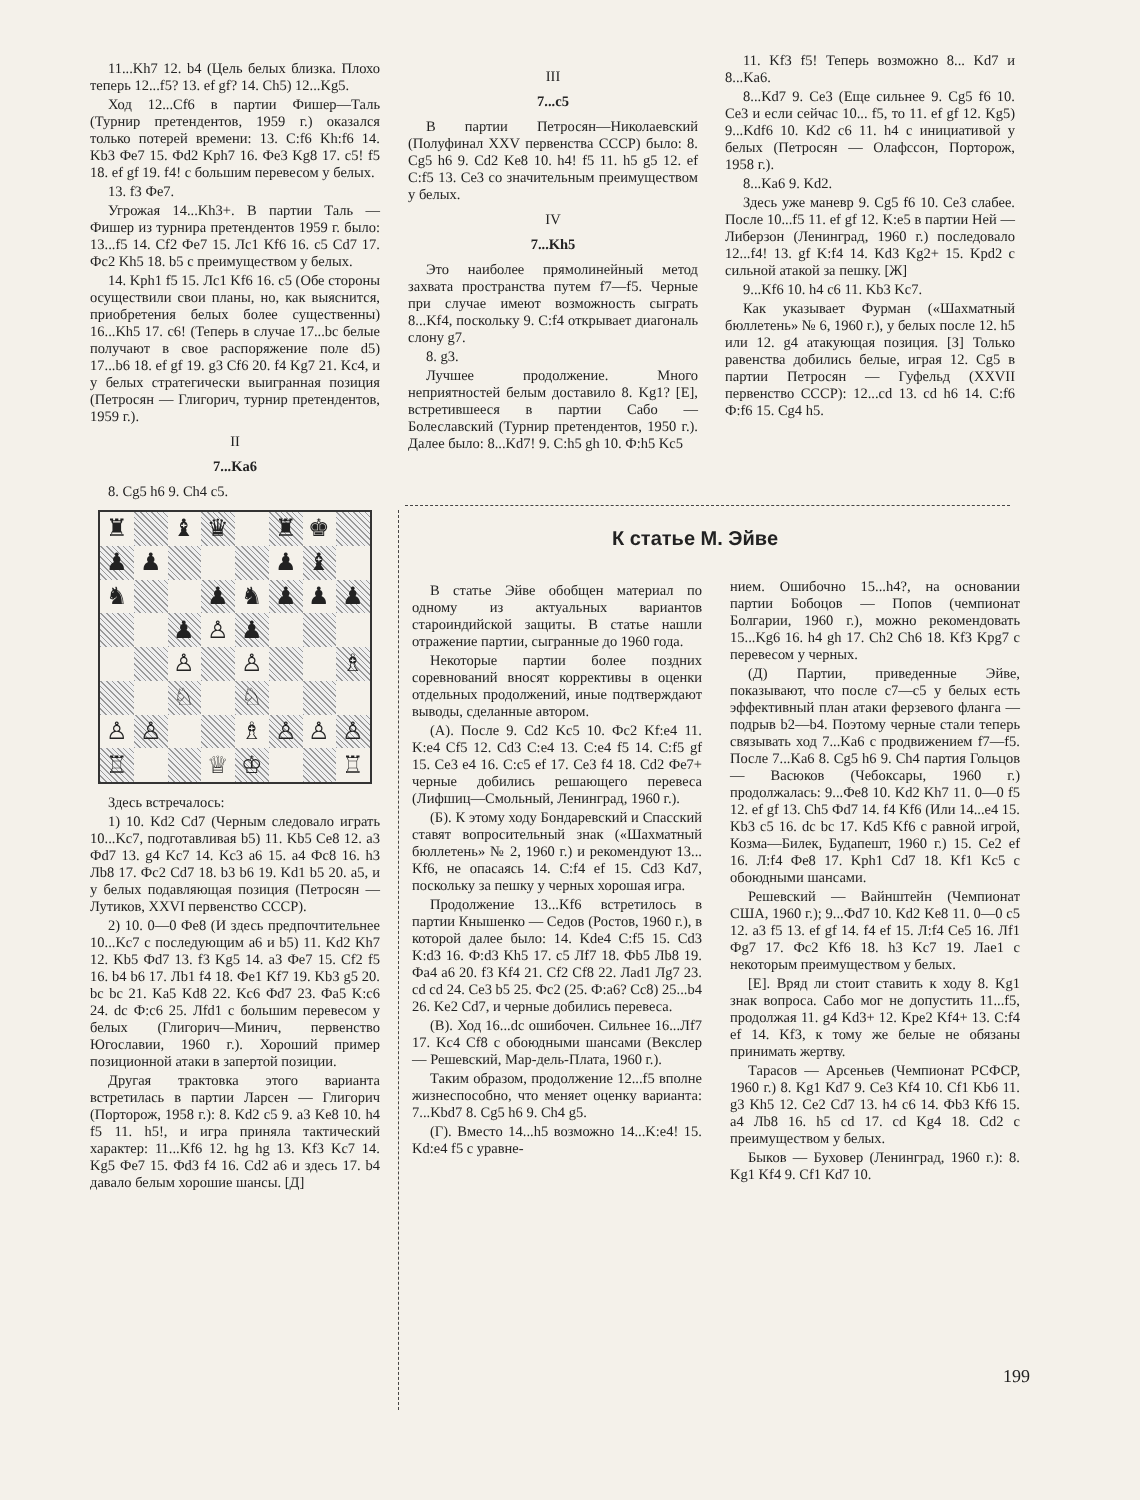11...Kh7 12. b4 (Цель белых близка. Плохо теперь 12...f5? 13. ef gf? 14. Ch5) 12...Kg5.
Ход 12...Cf6 в партии Фишер—Таль (Турнир претендентов, 1959 г.) оказался только потерей времени: 13. C:f6 Kh:f6 14. Kb3 Фе7 15. Фd2 Kph7 16. Фе3 Kg8 17. c5! f5 18. ef gf 19. f4! с большим перевесом у белых.
13. f3 Фе7.
Угрожая 14...Kh3+. В партии Таль — Фишер из турнира претендентов 1959 г. было: 13...f5 14. Cf2 Фе7 15. Лс1 Kf6 16. c5 Cd7 17. Фс2 Kh5 18. b5 с преимуществом у белых.
14. Kph1 f5 15. Лс1 Kf6 16. c5 (Обе стороны осуществили свои планы, но, как выяснится, приобретения белых более существенны) 16...Kh5 17. c6! (Теперь в случае 17...bc белые получают в свое распоряжение поле d5) 17...b6 18. ef gf 19. g3 Cf6 20. f4 Kg7 21. Kc4, и у белых стратегически выигранная позиция (Петросян — Глигорич, турнир претендентов, 1959 г.).
II
7...Ka6
8. Cg5 h6 9. Ch4 c5.
♜
♝
♛
♜
♚
♟
♟
♟
♝
♞
♟
♞
♟
♟
♟
♟
♙
♟
♙
♙
♗
♘
♘
♙
♙
♗
♙
♙
♙
♖
♕
♔
♖
Здесь встречалось:
1) 10. Kd2 Cd7 (Черным следовало играть 10...Kc7, подготавливая b5) 11. Kb5 Ce8 12. a3 Фd7 13. g4 Kc7 14. Kc3 a6 15. a4 Фс8 16. h3 Лb8 17. Фс2 Cd7 18. b3 b6 19. Kd1 b5 20. a5, и у белых подавляющая позиция (Петросян — Лутиков, XXVI первенство СССР).
2) 10. 0—0 Фе8 (И здесь предпочтительнее 10...Kc7 с последующим a6 и b5) 11. Kd2 Kh7 12. Kb5 Фd7 13. f3 Kg5 14. a3 Фе7 15. Cf2 f5 16. b4 b6 17. Лb1 f4 18. Фе1 Kf7 19. Kb3 g5 20. bc bc 21. Ka5 Kd8 22. Kc6 Фd7 23. Фa5 K:c6 24. dc Ф:c6 25. Лfd1 с большим перевесом у белых (Глигорич—Минич, первенство Югославии, 1960 г.). Хороший пример позиционной атаки в запертой позиции.
Другая трактовка этого варианта встретилась в партии Ларсен — Глигорич (Порторож, 1958 г.): 8. Kd2 c5 9. a3 Ke8 10. h4 f5 11. h5!, и игра приняла тактический характер: 11...Kf6 12. hg hg 13. Kf3 Kc7 14. Kg5 Фе7 15. Фd3 f4 16. Cd2 a6 и здесь 17. b4 давало белым хорошие шансы. [Д]
III
7...c5
В партии Петросян—Николаевский (Полуфинал XXV первенства СССР) было: 8. Cg5 h6 9. Cd2 Ke8 10. h4! f5 11. h5 g5 12. ef C:f5 13. Ce3 со значительным преимуществом у белых.
IV
7...Kh5
Это наиболее прямолинейный метод захвата пространства путем f7—f5. Черные при случае имеют возможность сыграть 8...Kf4, поскольку 9. C:f4 открывает диагональ слону g7.
8. g3.
Лучшее продолжение. Много неприятностей белым доставило 8. Kg1? [Е], встретившееся в партии Сабо — Болеславский (Турнир претендентов, 1950 г.). Далее было: 8...Kd7! 9. C:h5 gh 10. Ф:h5 Kc5
11. Kf3 f5! Теперь возможно 8... Kd7 и 8...Ka6.
8...Kd7 9. Ce3 (Еще сильнее 9. Cg5 f6 10. Ce3 и если сейчас 10... f5, то 11. ef gf 12. Kg5) 9...Kdf6 10. Kd2 c6 11. h4 с инициативой у белых (Петросян — Олафссон, Порторож, 1958 г.).
8...Ka6 9. Kd2.
Здесь уже маневр 9. Cg5 f6 10. Ce3 слабее. После 10...f5 11. ef gf 12. K:e5 в партии Ней — Либерзон (Ленинград, 1960 г.) последовало 12...f4! 13. gf K:f4 14. Kd3 Kg2+ 15. Kpd2 с сильной атакой за пешку. [Ж]
9...Kf6 10. h4 c6 11. Kb3 Kc7.
Как указывает Фурман («Шахматный бюллетень» № 6, 1960 г.), у белых после 12. h5 или 12. g4 атакующая позиция. [З] Только равенства добились белые, играя 12. Cg5 в партии Петросян — Гуфельд (XXVII первенство СССР): 12...cd 13. cd h6 14. C:f6 Ф:f6 15. Cg4 h5.
К статье М. Эйве
В статье Эйве обобщен материал по одному из актуальных вариантов староиндийской защиты. В статье нашли отражение партии, сыгранные до 1960 года.
Некоторые партии более поздних соревнований вносят коррективы в оценки отдельных продолжений, иные подтверждают выводы, сделанные автором.
(А). После 9. Cd2 Kc5 10. Фс2 Kf:e4 11. K:e4 Cf5 12. Cd3 C:e4 13. C:e4 f5 14. C:f5 gf 15. Ce3 e4 16. C:c5 ef 17. Ce3 f4 18. Cd2 Фе7+ черные добились решающего перевеса (Лифшиц—Смольный, Ленинград, 1960 г.).
(Б). К этому ходу Бондаревский и Спасский ставят вопросительный знак («Шахматный бюллетень» № 2, 1960 г.) и рекомендуют 13... Kf6, не опасаясь 14. C:f4 ef 15. Cd3 Kd7, поскольку за пешку у черных хорошая игра.
Продолжение 13...Kf6 встретилось в партии Кнышенко — Седов (Ростов, 1960 г.), в которой далее было: 14. Kde4 C:f5 15. Cd3 K:d3 16. Ф:d3 Kh5 17. c5 Лf7 18. Фb5 Лb8 19. Фa4 a6 20. f3 Kf4 21. Cf2 Cf8 22. Лad1 Лg7 23. cd cd 24. Ce3 b5 25. Фс2 (25. Ф:a6? Cc8) 25...b4 26. Ke2 Cd7, и черные добились перевеса.
(В). Ход 16...dc ошибочен. Сильнее 16...Лf7 17. Kc4 Cf8 с обоюдными шансами (Векслер — Решевский, Мар-дель-Плата, 1960 г.).
Таким образом, продолжение 12...f5 вполне жизнеспособно, что меняет оценку варианта: 7...Kbd7 8. Cg5 h6 9. Ch4 g5.
(Г). Вместо 14...h5 возможно 14...K:e4! 15. Kd:e4 f5 с уравне-
нием. Ошибочно 15...h4?, на основании партии Бобоцов — Попов (чемпионат Болгарии, 1960 г.), можно рекомендовать 15...Kg6 16. h4 gh 17. Ch2 Ch6 18. Kf3 Kpg7 с перевесом у черных.
(Д) Партии, приведенные Эйве, показывают, что после c7—c5 у белых есть эффективный план атаки ферзевого фланга — подрыв b2—b4. Поэтому черные стали теперь связывать ход 7...Ka6 с продвижением f7—f5. После 7...Ka6 8. Cg5 h6 9. Ch4 партия Гольцов — Васюков (Чебоксары, 1960 г.) продолжалась: 9...Фе8 10. Kd2 Kh7 11. 0—0 f5 12. ef gf 13. Ch5 Фd7 14. f4 Kf6 (Или 14...e4 15. Kb3 c5 16. dc bc 17. Kd5 Kf6 с равной игрой, Козма—Билек, Будапешт, 1960 г.) 15. Ce2 ef 16. Л:f4 Фе8 17. Kph1 Cd7 18. Kf1 Kc5 с обоюдными шансами.
Решевский — Вайнштейн (Чемпионат США, 1960 г.); 9...Фd7 10. Kd2 Ke8 11. 0—0 c5 12. a3 f5 13. ef gf 14. f4 ef 15. Л:f4 Ce5 16. Лf1 Фg7 17. Фс2 Kf6 18. h3 Kc7 19. Лae1 с некоторым преимуществом у белых.
[Е]. Вряд ли стоит ставить к ходу 8. Kg1 знак вопроса. Сабо мог не допустить 11...f5, продолжая 11. g4 Kd3+ 12. Kpe2 Kf4+ 13. C:f4 ef 14. Kf3, к тому же белые не обязаны принимать жертву.
Тарасов — Арсеньев (Чемпионат РСФСР, 1960 г.) 8. Kg1 Kd7 9. Ce3 Kf4 10. Cf1 Kb6 11. g3 Kh5 12. Ce2 Cd7 13. h4 c6 14. Фb3 Kf6 15. a4 Лb8 16. h5 cd 17. cd Kg4 18. Cd2 с преимуществом у белых.
Быков — Буховер (Ленинград, 1960 г.): 8. Kg1 Kf4 9. Cf1 Kd7 10.
199